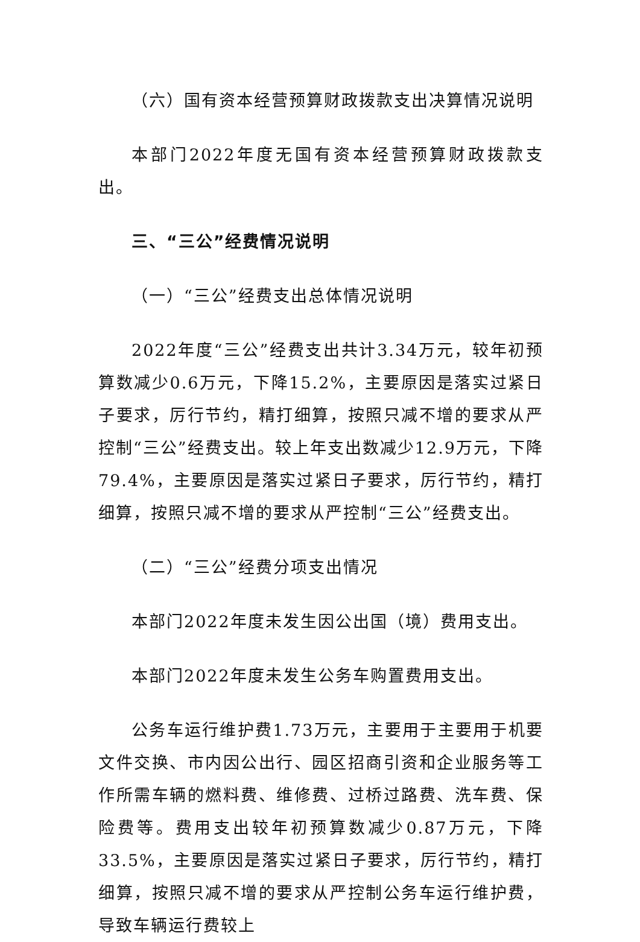（六）国有资本经营预算财政拨款支出决算情况说明
本部门2022年度无国有资本经营预算财政拨款支出。
三、“三公”经费情况说明
（一）“三公”经费支出总体情况说明
2022年度“三公”经费支出共计3.34万元，较年初预算数减少0.6万元，下降15.2%，主要原因是落实过紧日子要求，厉行节约，精打细算，按照只减不增的要求从严控制“三公”经费支出。较上年支出数减少12.9万元，下降79.4%，主要原因是落实过紧日子要求，厉行节约，精打细算，按照只减不增的要求从严控制“三公”经费支出。
（二）“三公”经费分项支出情况
本部门2022年度未发生因公出国（境）费用支出。
本部门2022年度未发生公务车购置费用支出。
公务车运行维护费1.73万元，主要用于主要用于机要文件交换、市内因公出行、园区招商引资和企业服务等工作所需车辆的燃料费、维修费、过桥过路费、洗车费、保险费等。费用支出较年初预算数减少0.87万元，下降33.5%，主要原因是落实过紧日子要求，厉行节约，精打细算，按照只减不增的要求从严控制公务车运行维护费，导致车辆运行费较上